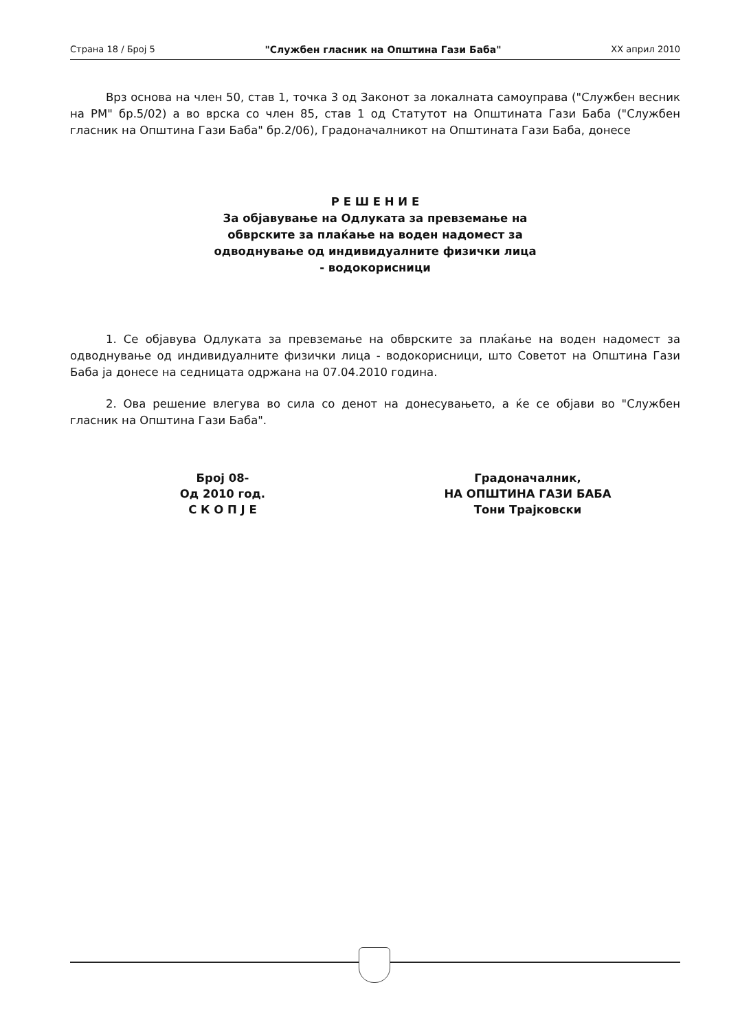Страна 18 / Број 5 "Службен гласник на Општина Гази Баба" XX април 2010
Врз основа на член 50, став 1, точка 3 од Законот за локалната самоуправа ("Службен весник на РМ" бр.5/02) а во врска со член 85, став 1 од Статутот на Општината Гази Баба ("Службен гласник на Општина Гази Баба" бр.2/06), Градоначалникот на Општината Гази Баба, донесе
Р Е Ш Е Н И Е
За објавување на Одлуката за превземање на
обврските за плаќање на воден надомест за
одводнување од индивидуалните физички лица
- водокорисници
1. Се објавува Одлуката за превземање на обврските за плаќање на воден надомест за одводнување од индивидуалните физички лица - водокорисници, што Советот на Општина Гази Баба ја донесе на седницата одржана на 07.04.2010 година.
2. Ова решение влегува во сила со денот на донесувањето, а ќе се објави во "Службен гласник на Општина Гази Баба".
Број 08-
Од 2010 год.
С К О П Ј Е
Градоначалник,
НА ОПШТИНА ГАЗИ БАБА
Тони Трајковски